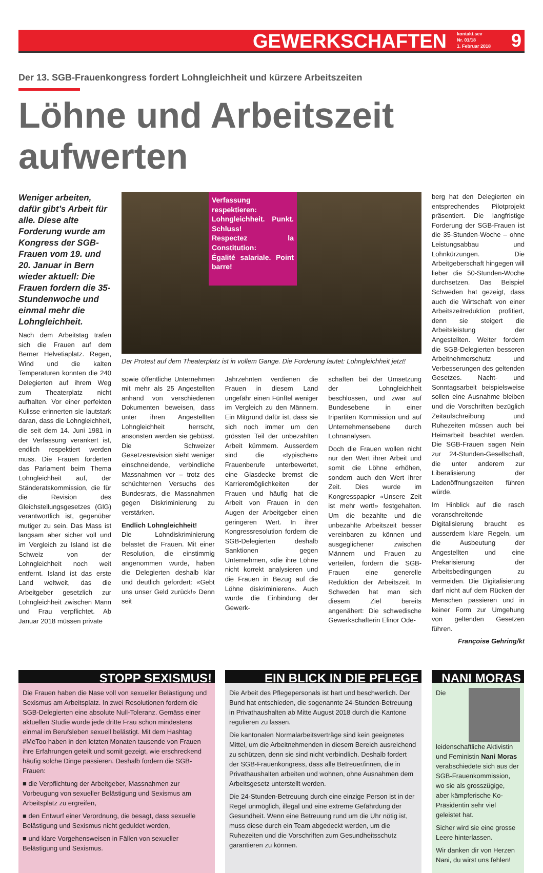GEWERKSCHAFTEN kontakt.sev
Nr. 01/18
1. Februar 2018 9
Der 13. SGB-Frauenkongress fordert Lohngleichheit und kürzere Arbeitszeiten
Löhne und Arbeitszeit aufwerten
Weniger arbeiten, dafür gibt’s Arbeit für alle. Diese alte Forderung wurde am Kongress der SGB-Frauen vom 19. und 20. Januar in Bern wieder aktuell: Die Frauen fordern die 35-Stundenwoche und einmal mehr die Lohngleichheit.
Nach dem Arbeitstag trafen sich die Frauen auf dem Berner Helvetiaplatz. Regen, Wind und die kalten Temperaturen konnten die 240 Delegierten auf ihrem Weg zum Theaterplatz nicht aufhalten. Vor einer perfekten Kulisse erinnerten sie lautstark daran, dass die Lohngleichheit, die seit dem 14. Juni 1981 in der Verfassung verankert ist, endlich respektiert werden muss. Die Frauen forderten das Parlament beim Thema Lohngleichheit auf, der Ständeratskommission, die für die Revision des Gleichstellungsgesetzes (GlG) verantwortlich ist, gegenüber mutiger zu sein. Das Mass ist langsam aber sicher voll und im Vergleich zu Island ist die Schweiz von der Lohngleichheit noch weit entfernt. Island ist das erste Land weltweit, das die Arbeitgeber gesetzlich zur Lohngleichheit zwischen Mann und Frau verpflichtet. Ab Januar 2018 müssen private
Verfassung respektieren:
Lohngleichheit. Punkt. Schluss!
Respectez la Constitution:
Égalité salariale. Point barre!
Der Protest auf dem Theaterplatz ist in vollem Gange. Die Forderung lautet: Lohngleichheit jetzt!
sowie öffentliche Unternehmen mit mehr als 25 Angestellten anhand von verschiedenen Dokumenten beweisen, dass unter ihren Angestellten Lohngleichheit herrscht, ansonsten werden sie gebüsst. Die Schweizer Gesetzesrevision sieht weniger einschneidende, verbindliche Massnahmen vor – trotz des schüchternen Versuchs des Bundesrats, die Massnahmen gegen Diskriminierung zu verstärken.
Endlich Lohngleichheit!
Die Lohndiskriminierung belastet die Frauen. Mit einer Resolution, die einstimmig angenommen wurde, haben die Delegierten deshalb klar und deutlich gefordert: «Gebt uns unser Geld zurück!» Denn seit
Jahrzehnten verdienen die Frauen in diesem Land ungefähr einen Fünftel weniger im Vergleich zu den Männern. Ein Mitgrund dafür ist, dass sie sich noch immer um den grössten Teil der unbezahlten Arbeit kümmern. Ausserdem sind die «typischen» Frauenberufe unterbewertet, eine Glasdecke bremst die Karrieremöglichkeiten der Frauen und häufig hat die Arbeit von Frauen in den Augen der Arbeitgeber einen geringeren Wert. In ihrer Kongressresolution fordern die SGB-Delegierten deshalb Sanktionen gegen Unternehmen, «die ihre Löhne nicht korrekt analysieren und die Frauen in Bezug auf die Löhne diskriminieren». Auch wurde die Einbindung der Gewerk-
schaften bei der Umsetzung der Lohngleichheit beschlossen, und zwar auf Bundesebene in einer tripartiten Kommission und auf Unternehmensebene durch Lohnanalysen.
Doch die Frauen wollen nicht nur den Wert ihrer Arbeit und somit die Löhne erhöhen, sondern auch den Wert ihrer Zeit. Dies wurde im Kongresspapier «Unsere Zeit ist mehr wert!» festgehalten. Um die bezahlte und die unbezahlte Arbeitszeit besser vereinbaren zu können und ausgeglichener zwischen Männern und Frauen zu verteilen, fordern die SGB-Frauen eine generelle Reduktion der Arbeitszeit. In Schweden hat man sich diesem Ziel bereits angenähert: Die schwedische Gewerkschafterin Elinor Ode-
berg hat den Delegierten ein entsprechendes Pilotprojekt präsentiert. Die langfristige Forderung der SGB-Frauen ist die 35-Stunden-Woche – ohne Leistungsabbau und Lohnkürzungen. Die Arbeitgeberschaft hingegen will lieber die 50-Stunden-Woche durchsetzen. Das Beispiel Schweden hat gezeigt, dass auch die Wirtschaft von einer Arbeitszeitreduktion profitiert, denn sie steigert die Arbeitsleistung der Angestellten. Weiter fordern die SGB-Delegierten besseren Arbeitnehmerschutz und Verbesserungen des geltenden Gesetzes. Nacht- und Sonntagsarbeit beispielsweise sollen eine Ausnahme bleiben und die Vorschriften bezüglich Zeitaufschreibung und Ruhezeiten müssen auch bei Heimarbeit beachtet werden. Die SGB-Frauen sagen Nein zur 24-Stunden-Gesellschaft, die unter anderem zur Liberalisierung der Ladenöffnungszeiten führen würde.
Im Hinblick auf die rasch voranschreitende Digitalisierung braucht es ausserdem klare Regeln, um die Ausbeutung der Angestellten und eine Prekarisierung der Arbeitsbedingungen zu vermeiden. Die Digitalisierung darf nicht auf dem Rücken der Menschen passieren und in keiner Form zur Umgehung von geltenden Gesetzen führen.
Françoise Gehring/kt
STOPP SEXISMUS!
Die Frauen haben die Nase voll von sexueller Belästigung und Sexismus am Arbeitsplatz. In zwei Resolutionen fordern die SGB-Delegierten eine absolute Null-Toleranz. Gemäss einer aktuellen Studie wurde jede dritte Frau schon mindestens einmal im Berufsleben sexuell belästigt. Mit dem Hashtag #MeToo haben in den letzten Monaten tausende von Frauen ihre Erfahrungen geteilt und somit gezeigt, wie erschreckend häufig solche Dinge passieren. Deshalb fordern die SGB-Frauen:
■ die Verpflichtung der Arbeitgeber, Massnahmen zur Vorbeugung von sexueller Belästigung und Sexismus am Arbeitsplatz zu ergreifen,
■ den Entwurf einer Verordnung, die besagt, dass sexuelle Belästigung und Sexismus nicht geduldet werden,
■ und klare Vorgehensweisen in Fällen von sexueller Belästigung und Sexismus.
EIN BLICK IN DIE PFLEGE
Die Arbeit des Pflegepersonals ist hart und beschwerlich. Der Bund hat entschieden, die sogenannte 24-Stunden-Betreuung in Privathaushalten ab Mitte August 2018 durch die Kantone regulieren zu lassen.
Die kantonalen Normalarbeitsverträge sind kein geeignetes Mittel, um die Arbeitnehmenden in diesem Bereich ausreichend zu schützen, denn sie sind nicht verbindlich. Deshalb fordert der SGB-Frauenkongress, dass alle Betreuer/innen, die in Privathaushalten arbeiten und wohnen, ohne Ausnahmen dem Arbeitsgesetz unterstellt werden.
Die 24-Stunden-Betreuung durch eine einzige Person ist in der Regel unmöglich, illegal und eine extreme Gefährdung der Gesundheit. Wenn eine Betreuung rund um die Uhr nötig ist, muss diese durch ein Team abgedeckt werden, um die Ruhezeiten und die Vorschriften zum Gesundheitsschutz garantieren zu können.
NANI MORAS
Die leidenschaftliche Aktivistin und Feministin Nani Moras verabschiedete sich aus der SGB-Frauenkommission, wo sie als grosszügige, aber kämpferische Ko-Präsidentin sehr viel geleistet hat.
Sicher wird sie eine grosse Leere hinterlassen.
Wir danken dir von Herzen Nani, du wirst uns fehlen!